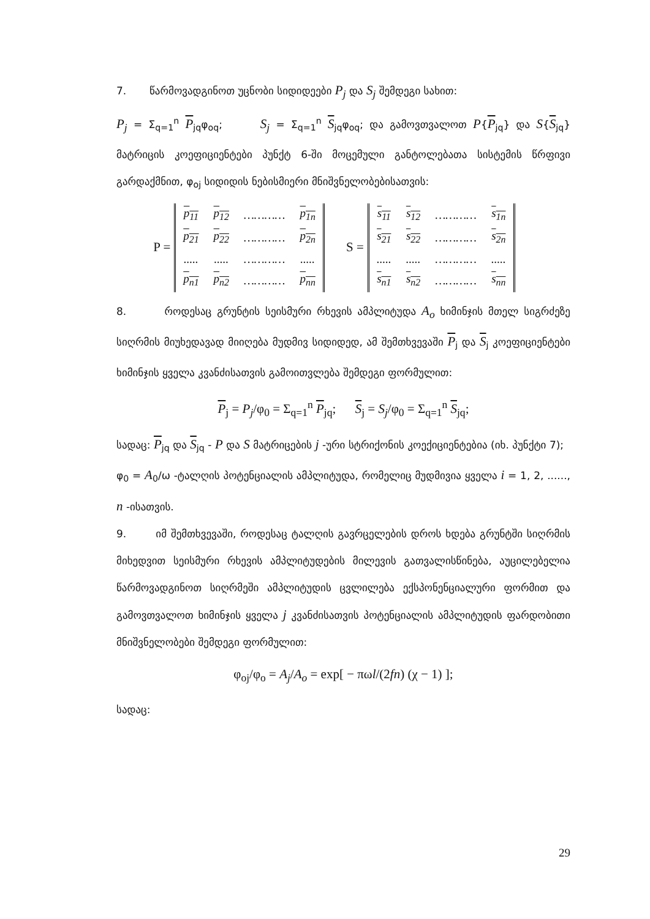7. წარმოვადგინოთ უცნობი სიდიდეები P<sub>j</sub> და S<sub>j</sub> შემდეგი სახით:
P<sub>j</sub> = Σ<sub>q=1</sub><sup>n</sup> P<sub>jq</sub>φ<sub>oq</sub>; S<sub>j</sub> = Σ<sub>q=1</sub><sup>n</sup> S<sub>jq</sub>φ<sub>oq</sub>; და გამოვთვალოთ P{P<sub>jq</sub>} და S{S<sub>jq</sub>} მატრიცის კოეფიციენტები პუნქტ 6-ში მოცემული განტოლებათა სისტემის წრფივი გარდაქმნით, φ<sub>oj</sub> სიდიდის ნებისმიერი მნიშვნელობებისათვის:
P =
| p<sub>11</sub> | p<sub>12</sub> | ………… | p<sub>1n</sub> |
| p<sub>21</sub> | p<sub>22</sub> | ………… | p<sub>2n</sub> |
| ..... | ..... | ………… | ..... |
| p<sub>n1</sub> | p<sub>n2</sub> | ………… | p<sub>nn</sub> |
S =
| s<sub>11</sub> | s<sub>12</sub> | ………… | s<sub>1n</sub> |
| s<sub>21</sub> | s<sub>22</sub> | ………… | s<sub>2n</sub> |
| ..... | ..... | ………… | ..... |
| s<sub>n1</sub> | s<sub>n2</sub> | ………… | s<sub>nn</sub> |
8. როდესაც გრუნტის სეისმური რხევის ამპლიტუდა A<sub>o</sub> ხიმინჯის მთელ სიგრძეზე სიღრმის მიუხედავად მიიღება მუდმივ სიდიდედ, ამ შემთხვევაში P<sub>j</sub> და S<sub>j</sub> კოეფიციენტები ხიმინჯის ყველა კვანძისათვის გამოითვლება შემდეგი ფორმულით:
P<sub>j</sub> = P<sub>j</sub>/φ<sub>0</sub> = Σ<sub>q=1</sub><sup>n</sup> P<sub>jq</sub>; S<sub>j</sub> = S<sub>j</sub>/φ<sub>0</sub> = Σ<sub>q=1</sub><sup>n</sup> S<sub>jq</sub>;
სადაც: P<sub>jq</sub> და S<sub>jq</sub> - P და S მატრიცების j -ური სტრიქონის კოექიციენტებია (იხ. პუნქტი 7); φ<sub>0</sub> = A<sub>0</sub>/ω -ტალღის პოტენციალის ამპლიტუდა, რომელიც მუდმივია ყველა i = 1, 2, ......, n -ისათვის.
9. იმ შემთხვევაში, როდესაც ტალღის გავრცელების დროს ხდება გრუნტში სიღრმის მიხედვით სეისმური რხევის ამპლიტუდების მილევის გათვალისწინება, აუცილებელია წარმოვადგინოთ სიღრმეში ამპლიტუდის ცვლილება ექსპონენციალური ფორმით და გამოვთვალოთ ხიმინჯის ყველა j კვანძისათვის პოტენციალის ამპლიტუდის ფარდობითი მნიშვნელობები შემდეგი ფორმულით:
φ<sub>oj</sub>/φ<sub>o</sub> = A<sub>j</sub>/A<sub>o</sub> = exp[ − πωl/(2fn) (χ − 1) ];
სადაც:
29